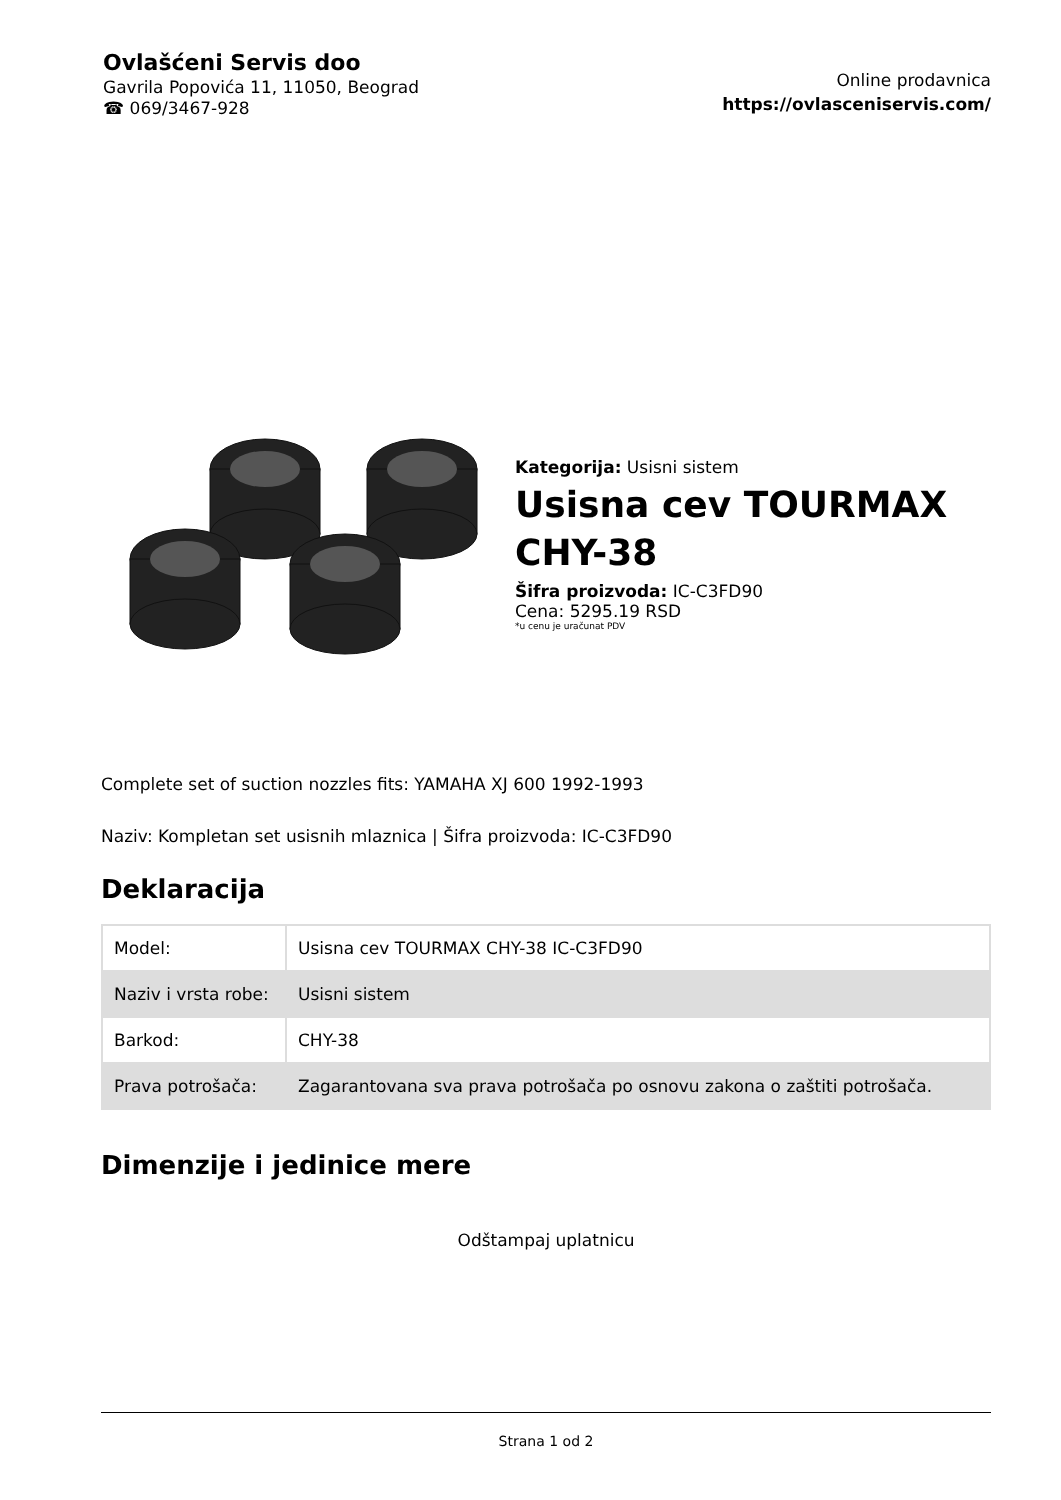Ovlašćeni Servis doo
Gavrila Popovića 11, 11050, Beograd
☎ 069/3467-928
Online prodavnica
https://ovlasceniservis.com/
Kategorija: Usisni sistem
Usisna cev TOURMAX
CHY-38
Šifra proizvoda: IC-C3FD90
Cena: 5295.19 RSD
*u cenu je uračunat PDV
Complete set of suction nozzles fits: YAMAHA XJ 600 1992-1993
Naziv: Kompletan set usisnih mlaznica | Šifra proizvoda: IC-C3FD90
Deklaracija
| Model: | Usisna cev TOURMAX CHY-38 IC-C3FD90 |
| Naziv i vrsta robe: | Usisni sistem |
| Barkod: | CHY-38 |
| Prava potrošača: | Zagarantovana sva prava potrošača po osnovu zakona o zaštiti potrošača. |
Dimenzije i jedinice mere
Odštampaj uplatnicu
Strana 1 od 2